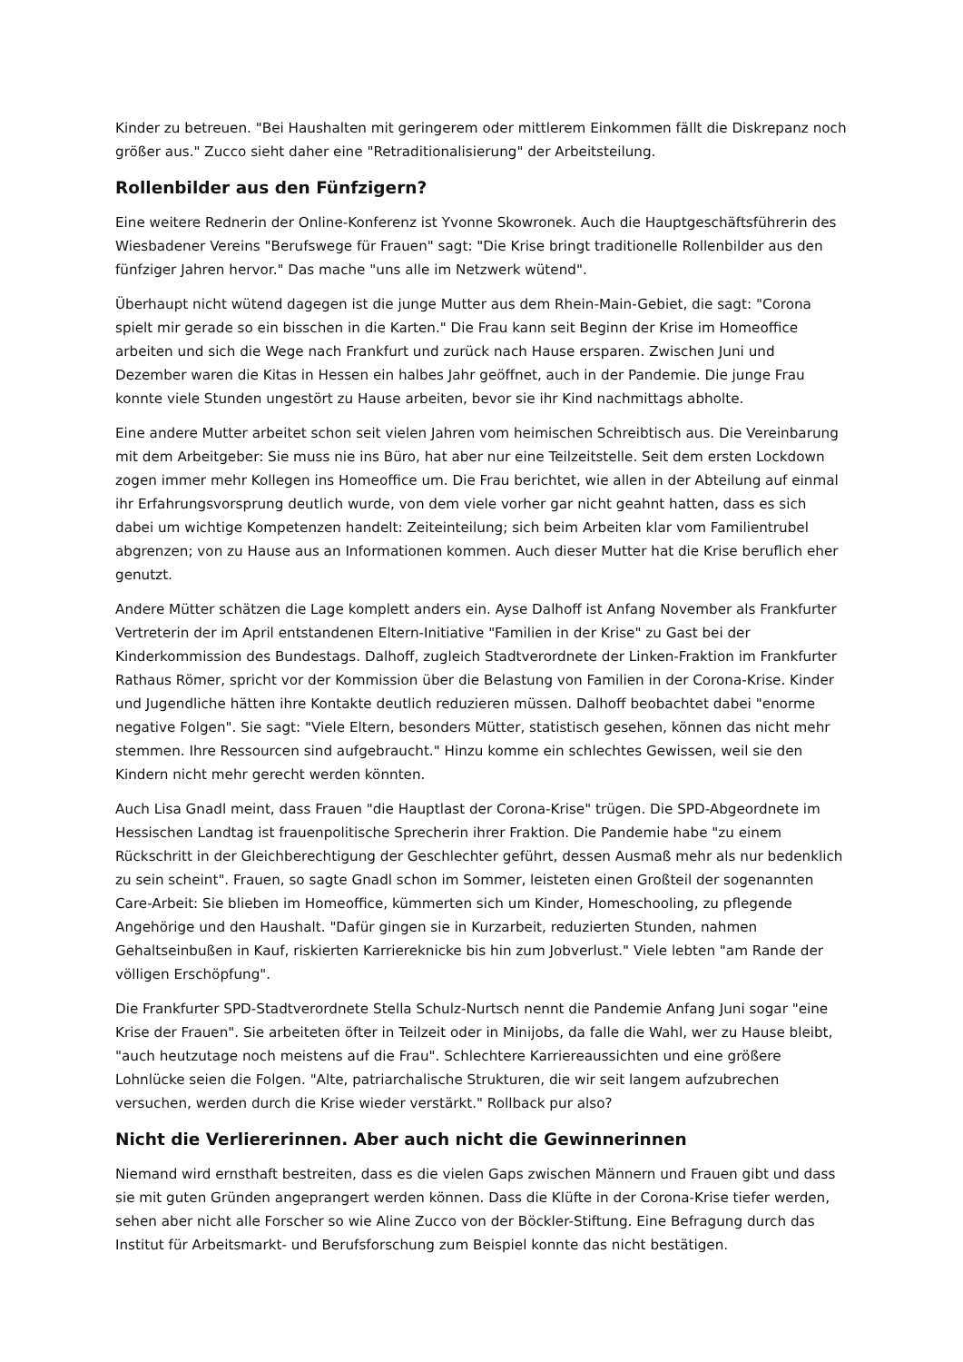Kinder zu betreuen. "Bei Haushalten mit geringerem oder mittlerem Einkommen fällt die Diskrepanz noch größer aus." Zucco sieht daher eine "Retraditionalisierung" der Arbeitsteilung.
Rollenbilder aus den Fünfzigern?
Eine weitere Rednerin der Online-Konferenz ist Yvonne Skowronek. Auch die Hauptgeschäftsführerin des Wiesbadener Vereins "Berufswege für Frauen" sagt: "Die Krise bringt traditionelle Rollenbilder aus den fünfziger Jahren hervor." Das mache "uns alle im Netzwerk wütend".
Überhaupt nicht wütend dagegen ist die junge Mutter aus dem Rhein-Main-Gebiet, die sagt: "Corona spielt mir gerade so ein bisschen in die Karten." Die Frau kann seit Beginn der Krise im Homeoffice arbeiten und sich die Wege nach Frankfurt und zurück nach Hause ersparen. Zwischen Juni und Dezember waren die Kitas in Hessen ein halbes Jahr geöffnet, auch in der Pandemie. Die junge Frau konnte viele Stunden ungestört zu Hause arbeiten, bevor sie ihr Kind nachmittags abholte.
Eine andere Mutter arbeitet schon seit vielen Jahren vom heimischen Schreibtisch aus. Die Vereinbarung mit dem Arbeitgeber: Sie muss nie ins Büro, hat aber nur eine Teilzeitstelle. Seit dem ersten Lockdown zogen immer mehr Kollegen ins Homeoffice um. Die Frau berichtet, wie allen in der Abteilung auf einmal ihr Erfahrungsvorsprung deutlich wurde, von dem viele vorher gar nicht geahnt hatten, dass es sich dabei um wichtige Kompetenzen handelt: Zeiteinteilung; sich beim Arbeiten klar vom Familientrubel abgrenzen; von zu Hause aus an Informationen kommen. Auch dieser Mutter hat die Krise beruflich eher genutzt.
Andere Mütter schätzen die Lage komplett anders ein. Ayse Dalhoff ist Anfang November als Frankfurter Vertreterin der im April entstandenen Eltern-Initiative "Familien in der Krise" zu Gast bei der Kinderkommission des Bundestags. Dalhoff, zugleich Stadtverordnete der Linken-Fraktion im Frankfurter Rathaus Römer, spricht vor der Kommission über die Belastung von Familien in der Corona-Krise. Kinder und Jugendliche hätten ihre Kontakte deutlich reduzieren müssen. Dalhoff beobachtet dabei "enorme negative Folgen". Sie sagt: "Viele Eltern, besonders Mütter, statistisch gesehen, können das nicht mehr stemmen. Ihre Ressourcen sind aufgebraucht." Hinzu komme ein schlechtes Gewissen, weil sie den Kindern nicht mehr gerecht werden könnten.
Auch Lisa Gnadl meint, dass Frauen "die Hauptlast der Corona-Krise" trügen. Die SPD-Abgeordnete im Hessischen Landtag ist frauenpolitische Sprecherin ihrer Fraktion. Die Pandemie habe "zu einem Rückschritt in der Gleichberechtigung der Geschlechter geführt, dessen Ausmaß mehr als nur bedenklich zu sein scheint". Frauen, so sagte Gnadl schon im Sommer, leisteten einen Großteil der sogenannten Care-Arbeit: Sie blieben im Homeoffice, kümmerten sich um Kinder, Homeschooling, zu pflegende Angehörige und den Haushalt. "Dafür gingen sie in Kurzarbeit, reduzierten Stunden, nahmen Gehaltseinbußen in Kauf, riskierten Karriereknicke bis hin zum Jobverlust." Viele lebten "am Rande der völligen Erschöpfung".
Die Frankfurter SPD-Stadtverordnete Stella Schulz-Nurtsch nennt die Pandemie Anfang Juni sogar "eine Krise der Frauen". Sie arbeiteten öfter in Teilzeit oder in Minijobs, da falle die Wahl, wer zu Hause bleibt, "auch heutzutage noch meistens auf die Frau". Schlechtere Karriereaussichten und eine größere Lohnlücke seien die Folgen. "Alte, patriarchalische Strukturen, die wir seit langem aufzubrechen versuchen, werden durch die Krise wieder verstärkt." Rollback pur also?
Nicht die Verliererinnen. Aber auch nicht die Gewinnerinnen
Niemand wird ernsthaft bestreiten, dass es die vielen Gaps zwischen Männern und Frauen gibt und dass sie mit guten Gründen angeprangert werden können. Dass die Klüfte in der Corona-Krise tiefer werden, sehen aber nicht alle Forscher so wie Aline Zucco von der Böckler-Stiftung. Eine Befragung durch das Institut für Arbeitsmarkt- und Berufsforschung zum Beispiel konnte das nicht bestätigen.